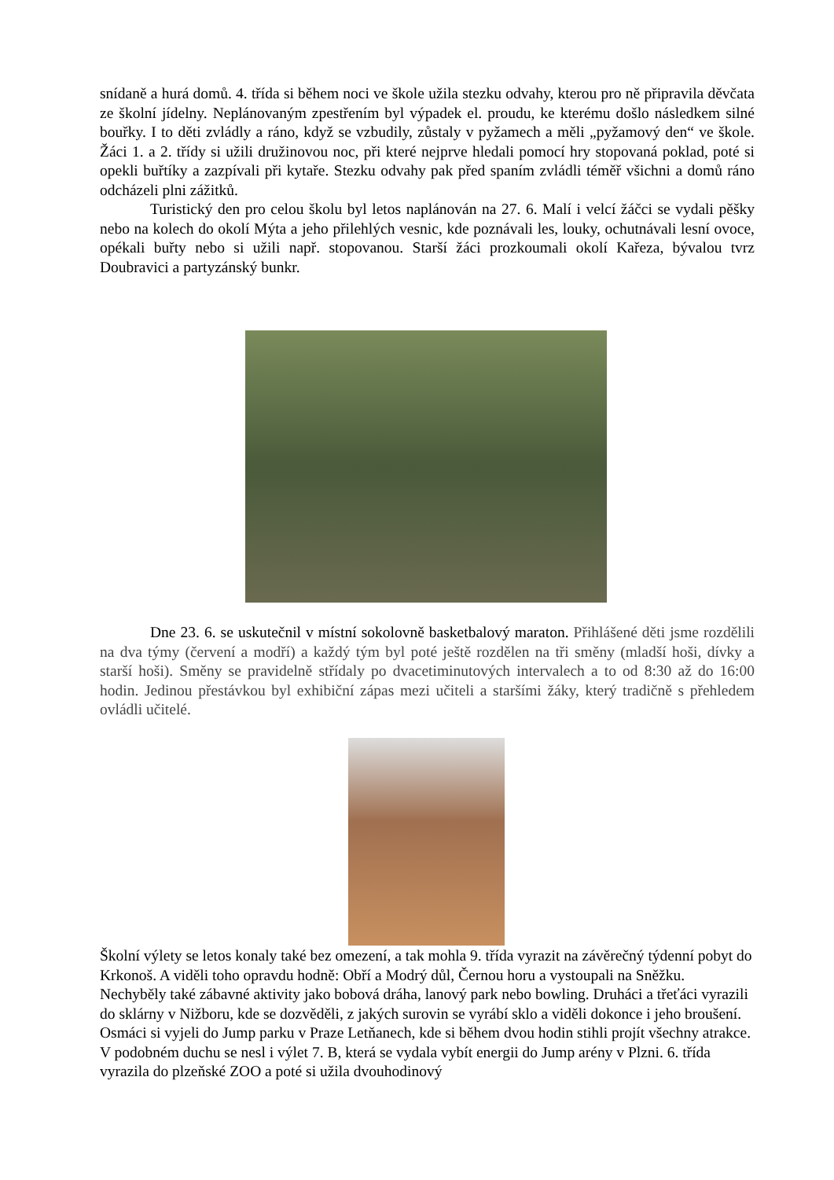snídaně a hurá domů. 4. třída si během noci ve škole užila stezku odvahy, kterou pro ně připravila děvčata ze školní jídelny. Neplánovaným zpestřením byl výpadek el. proudu, ke kterému došlo následkem silné bouřky. I to děti zvládly a ráno, když se vzbudily, zůstaly v pyžamech a měli „pyžamový den“ ve škole. Žáci 1. a 2. třídy si užili družinovou noc, při které nejprve hledali pomocí hry stopovaná poklad, poté si opekli buřtíky a zazpívali při kytaře. Stezku odvahy pak před spaním zvládli téměř všichni a domů ráno odcházeli plni zážitků.
Turistický den pro celou školu byl letos naplánován na 27. 6. Malí i velcí žáčci se vydali pěšky nebo na kolech do okolí Mýta a jeho přilehlých vesnic, kde poznávali les, louky, ochutnávali lesní ovoce, opékali buřty nebo si užili např. stopovanou. Starší žáci prozkoumali okolí Kařeza, bývalou tvrz Doubravici a partyzánský bunkr.
Dne 23. 6. se uskutečnil v místní sokolovně basketbalový maraton. Přihlášené děti jsme rozdělili na dva týmy (červení a modří) a každý tým byl poté ještě rozdělen na tři směny (mladší hoši, dívky a starší hoši). Směny se pravidelně střídaly po dvacetiminutových intervalech a to od 8:30 až do 16:00 hodin. Jedinou přestávkou byl exhibiční zápas mezi učiteli a staršími žáky, který tradičně s přehledem ovládli učitelé.
Školní výlety se letos konaly také bez omezení, a tak mohla 9. třída vyrazit na závěrečný týdenní pobyt do Krkonoš. A viděli toho opravdu hodně: Obří a Modrý důl, Černou horu a vystoupali na Sněžku. Nechyběly také zábavné aktivity jako bobová dráha, lanový park nebo bowling. Druháci a třeťáci vyrazili do sklárny v Nižboru, kde se dozvěděli, z jakých surovin se vyrábí sklo a viděli dokonce i jeho broušení. Osmáci si vyjeli do Jump parku v Praze Letňanech, kde si během dvou hodin stihli projít všechny atrakce. V podobném duchu se nesl i výlet 7. B, která se vydala vybít energii do Jump arény v Plzni. 6. třída vyrazila do plzeňské ZOO a poté si užila dvouhodinový